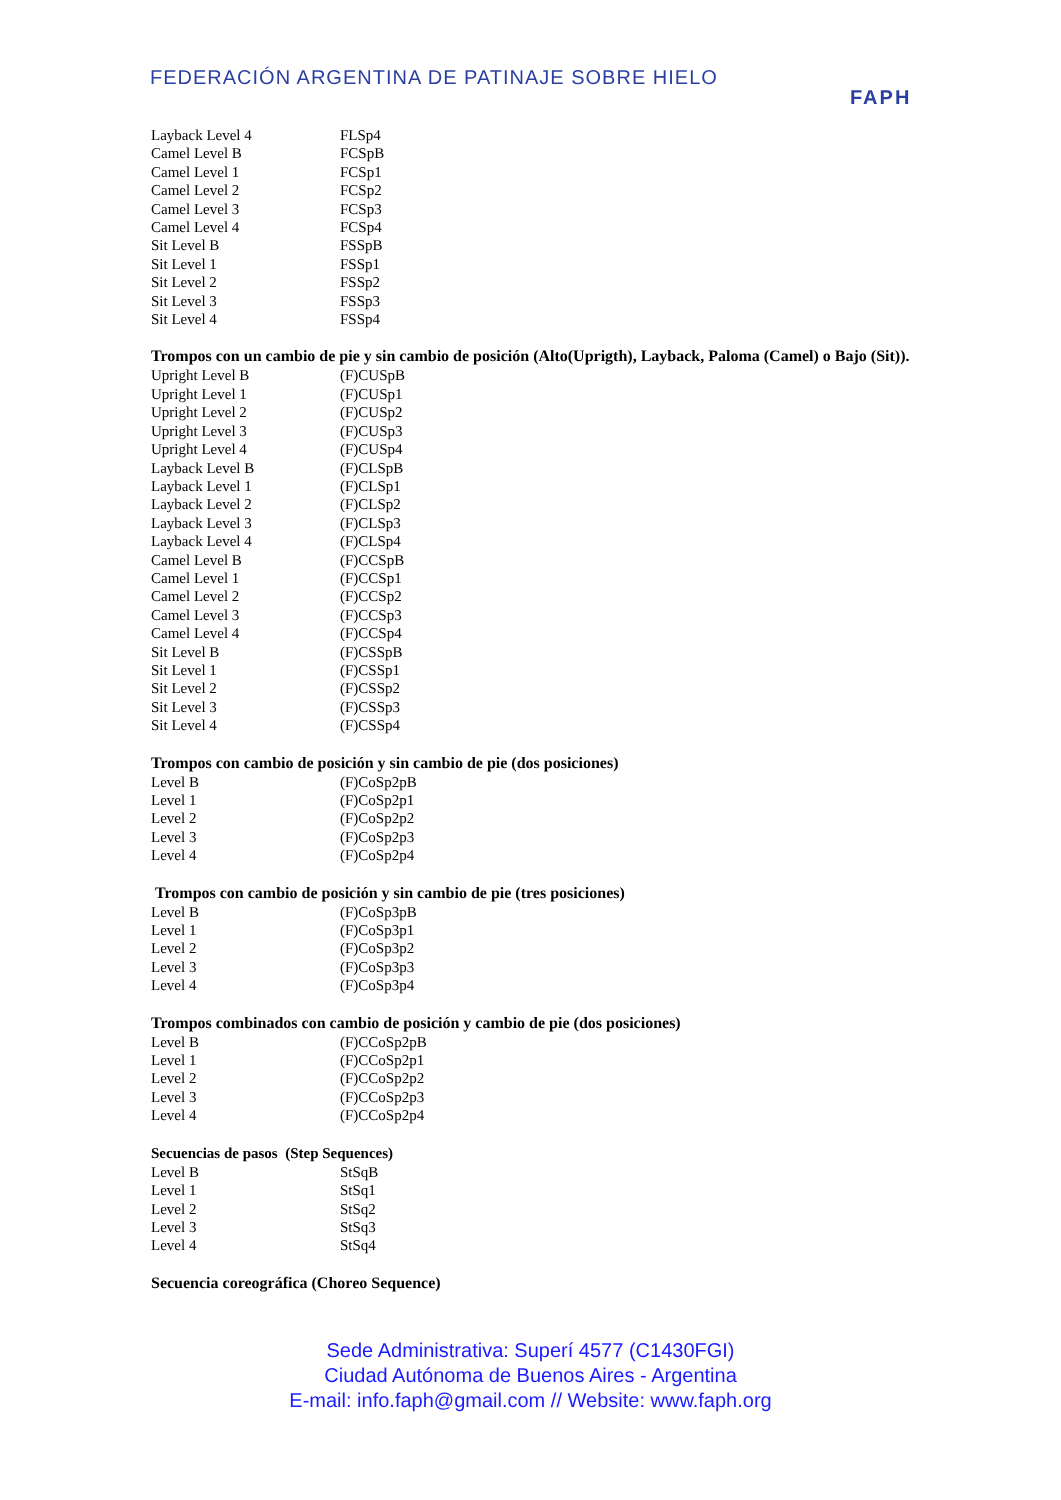FEDERACIÓN ARGENTINA DE PATINAJE SOBRE HIELO
FAPH
| Layback Level 4 | FLSp4 |
| Camel Level B | FCSpB |
| Camel Level 1 | FCSp1 |
| Camel Level 2 | FCSp2 |
| Camel Level 3 | FCSp3 |
| Camel Level 4 | FCSp4 |
| Sit Level B | FSSpB |
| Sit Level 1 | FSSp1 |
| Sit Level 2 | FSSp2 |
| Sit Level 3 | FSSp3 |
| Sit Level 4 | FSSp4 |
Trompos con un cambio de pie y sin cambio de posición (Alto(Uprigth), Layback, Paloma (Camel) o Bajo (Sit)).
| Upright Level B | (F)CUSpB |
| Upright Level 1 | (F)CUSp1 |
| Upright Level 2 | (F)CUSp2 |
| Upright Level 3 | (F)CUSp3 |
| Upright Level 4 | (F)CUSp4 |
| Layback Level B | (F)CLSpB |
| Layback Level 1 | (F)CLSp1 |
| Layback Level 2 | (F)CLSp2 |
| Layback Level 3 | (F)CLSp3 |
| Layback Level 4 | (F)CLSp4 |
| Camel Level B | (F)CCSpB |
| Camel Level 1 | (F)CCSp1 |
| Camel Level 2 | (F)CCSp2 |
| Camel Level 3 | (F)CCSp3 |
| Camel Level 4 | (F)CCSp4 |
| Sit Level B | (F)CSSpB |
| Sit Level 1 | (F)CSSp1 |
| Sit Level 2 | (F)CSSp2 |
| Sit Level 3 | (F)CSSp3 |
| Sit Level 4 | (F)CSSp4 |
Trompos con cambio de posición y sin cambio de pie (dos posiciones)
| Level B | (F)CoSp2pB |
| Level 1 | (F)CoSp2p1 |
| Level 2 | (F)CoSp2p2 |
| Level 3 | (F)CoSp2p3 |
| Level 4 | (F)CoSp2p4 |
Trompos con cambio de posición y sin cambio de pie (tres posiciones)
| Level B | (F)CoSp3pB |
| Level 1 | (F)CoSp3p1 |
| Level 2 | (F)CoSp3p2 |
| Level 3 | (F)CoSp3p3 |
| Level 4 | (F)CoSp3p4 |
Trompos combinados con cambio de posición y cambio de pie (dos posiciones)
| Level B | (F)CCoSp2pB |
| Level 1 | (F)CCoSp2p1 |
| Level 2 | (F)CCoSp2p2 |
| Level 3 | (F)CCoSp2p3 |
| Level 4 | (F)CCoSp2p4 |
Secuencias de pasos (Step Sequences)
| Level B | StSqB |
| Level 1 | StSq1 |
| Level 2 | StSq2 |
| Level 3 | StSq3 |
| Level 4 | StSq4 |
Secuencia coreográfica (Choreo Sequence)
Sede Administrativa: Superí 4577 (C1430FGI)
Ciudad Autónoma de Buenos Aires - Argentina
E-mail: info.faph@gmail.com // Website: www.faph.org